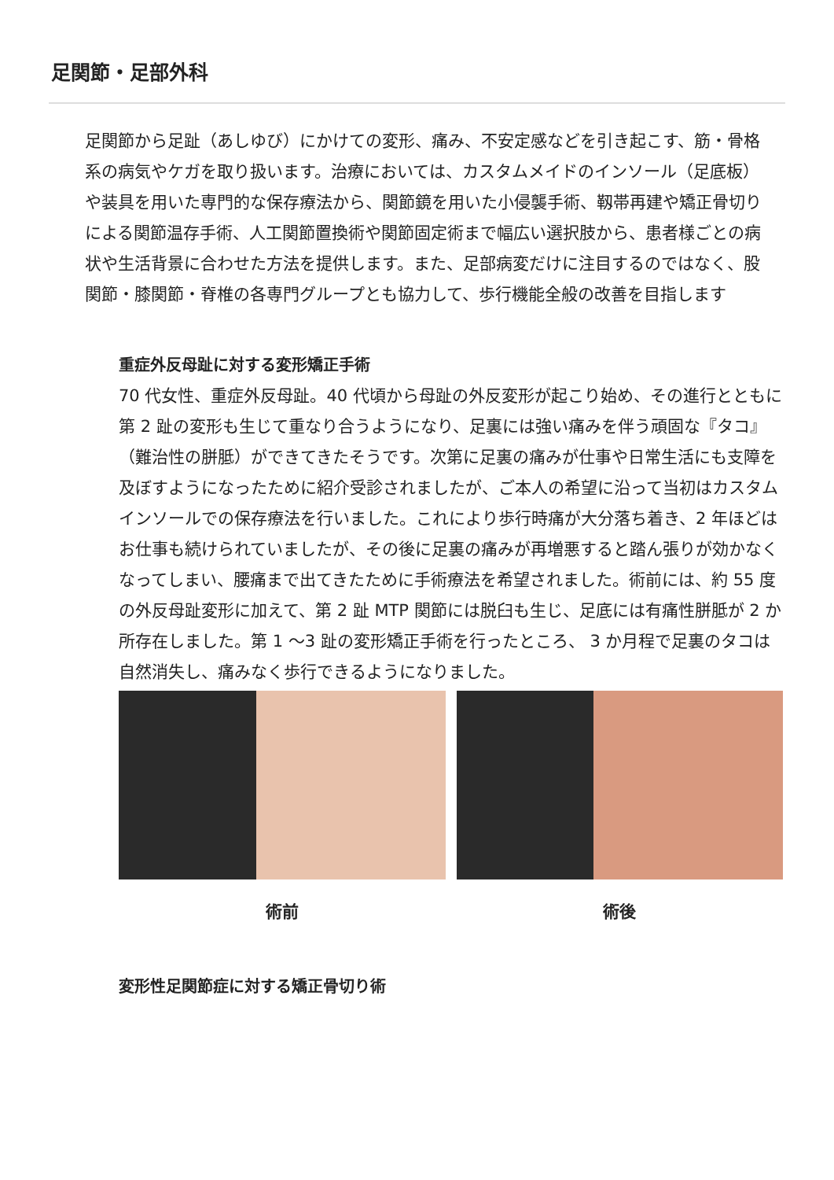足関節・足部外科
足関節から足趾（あしゆび）にかけての変形、痛み、不安定感などを引き起こす、筋・骨格系の病気やケガを取り扱います。治療においては、カスタムメイドのインソール（足底板）や装具を用いた専門的な保存療法から、関節鏡を用いた小侵襲手術、靱帯再建や矯正骨切りによる関節温存手術、人工関節置換術や関節固定術まで幅広い選択肢から、患者様ごとの病状や生活背景に合わせた方法を提供します。また、足部病変だけに注目するのではなく、股関節・膝関節・脊椎の各専門グループとも協力して、歩行機能全般の改善を目指します
重症外反母趾に対する変形矯正手術
70 代女性、重症外反母趾。40 代頃から母趾の外反変形が起こり始め、その進行とともに第 2 趾の変形も生じて重なり合うようになり、足裏には強い痛みを伴う頑固な『タコ』（難治性の胼胝）ができてきたそうです。次第に足裏の痛みが仕事や日常生活にも支障を及ぼすようになったために紹介受診されましたが、ご本人の希望に沿って当初はカスタムインソールでの保存療法を行いました。これにより歩行時痛が大分落ち着き、2 年ほどはお仕事も続けられていましたが、その後に足裏の痛みが再増悪すると踏ん張りが効かなくなってしまい、腰痛まで出てきたために手術療法を希望されました。術前には、約 55 度の外反母趾変形に加えて、第 2 趾 MTP 関節には脱臼も生じ、足底には有痛性胼胝が 2 か所存在しました。第 1 〜3 趾の変形矯正手術を行ったところ、 3 か月程で足裏のタコは自然消失し、痛みなく歩行できるようになりました。
術前 術後
変形性足関節症に対する矯正骨切り術